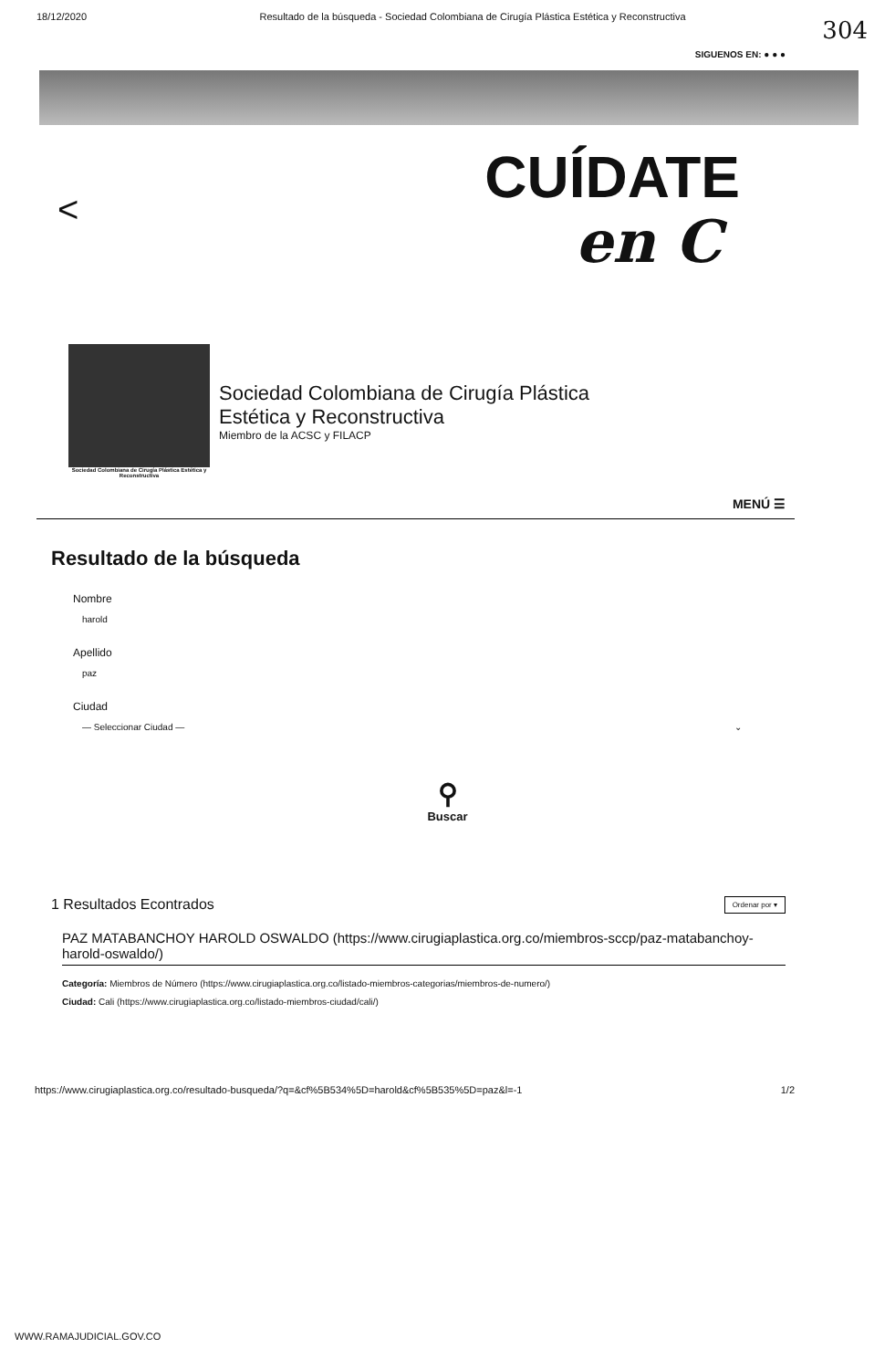18/12/2020 Resultado de la búsqueda - Sociedad Colombiana de Cirugía Plástica Estética y Reconstructiva
304
SIGUENOS EN: ● ● ●
< CUÍDATE
en C
Sociedad Colombiana de Cirugía Plástica Estética y Reconstructiva
Sociedad Colombiana de Cirugía Plástica
Estética y Reconstructiva
Miembro de la ACSC y FILACP
MENÚ ☰
Resultado de la búsqueda
Nombre
harold
Apellido
paz
Ciudad
— Seleccionar Ciudad — ⌄
⚲
Buscar
1 Resultados Econtrados Ordenar por ▾
PAZ MATABANCHOY HAROLD OSWALDO (https://www.cirugiaplastica.org.co/miembros-sccp/paz-matabanchoy-harold-oswaldo/)
Categoría: Miembros de Número (https://www.cirugiaplastica.org.co/listado-miembros-categorias/miembros-de-numero/)
Ciudad: Cali (https://www.cirugiaplastica.org.co/listado-miembros-ciudad/cali/)
https://www.cirugiaplastica.org.co/resultado-busqueda/?q=&cf%5B534%5D=harold&cf%5B535%5D=paz&l=-1 1/2
WWW.RAMAJUDICIAL.GOV.CO